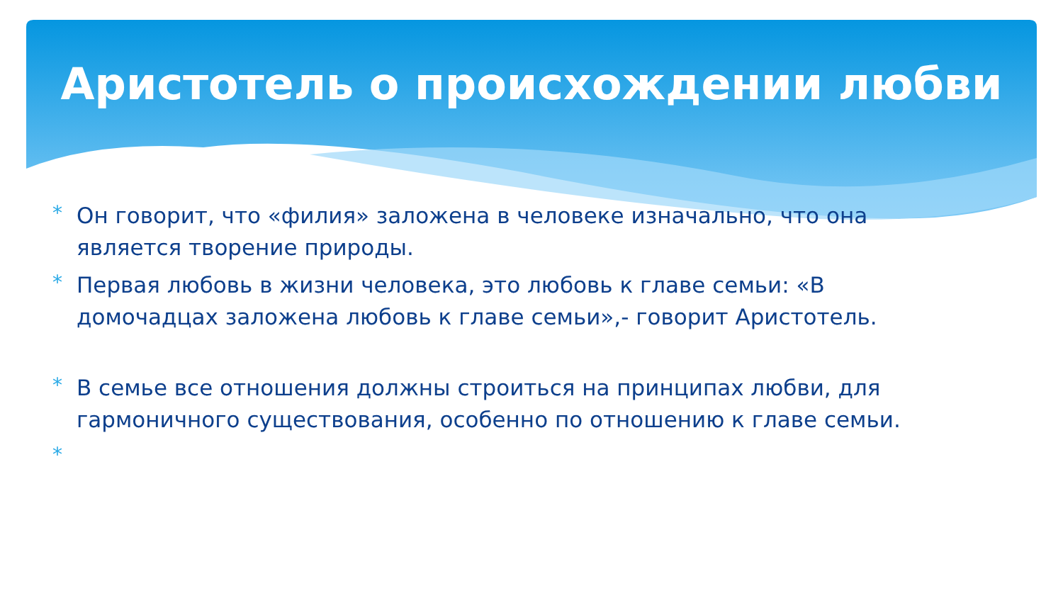Аристотель о происхождении любви
* Он говорит, что «филия» заложена в человеке изначально, что она является творение природы.
* Первая любовь в жизни человека, это любовь к главе семьи: «В домочадцах заложена любовь к главе семьи»,- говорит Аристотель.
* В семье все отношения должны строиться на принципах любви, для гармоничного существования, особенно по отношению к главе семьи.
*